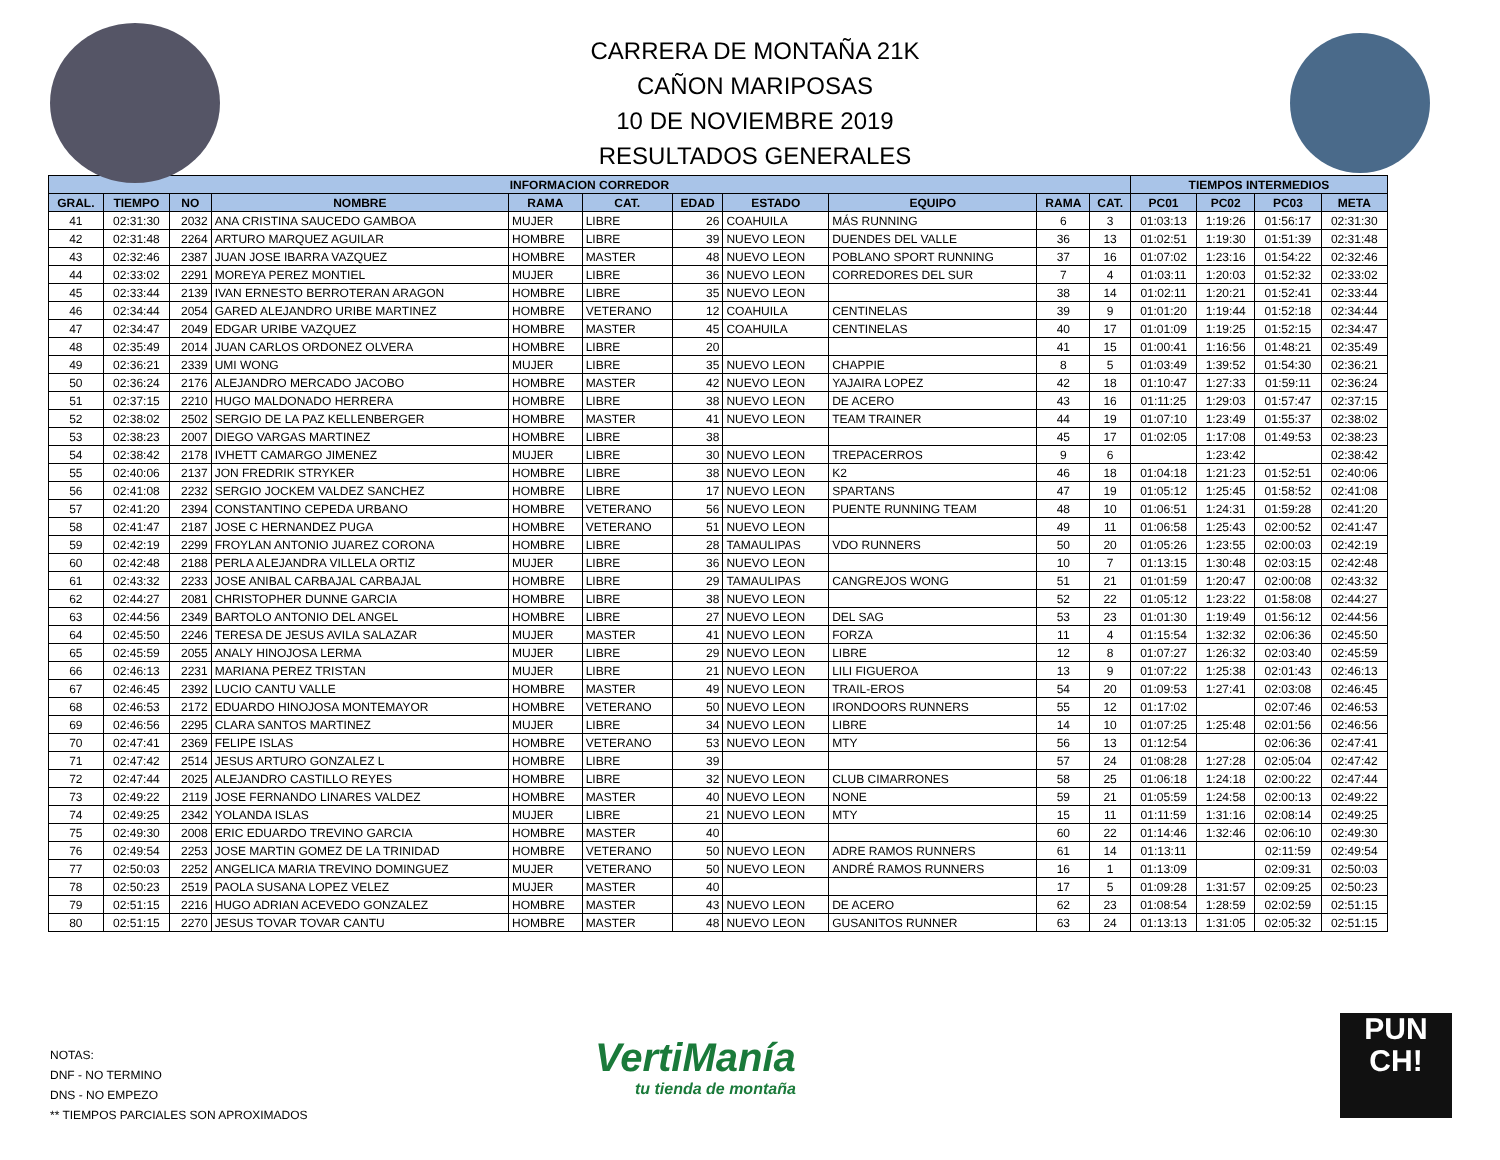CARRERA DE MONTAÑA 21K
CAÑON MARIPOSAS
10 DE NOVIEMBRE 2019
RESULTADOS GENERALES
| INFORMACION CORREDOR | | | | | | | | | | | TIEMPOS INTERMEDIOS | | | |
| --- | --- | --- | --- | --- | --- | --- | --- | --- | --- | --- | --- | --- | --- | --- |
| GRAL. | TIEMPO | NO | NOMBRE | RAMA | CAT. | EDAD | ESTADO | EQUIPO | RAMA | CAT. | PC01 | PC02 | PC03 | META |
| 41 | 02:31:30 | 2032 | ANA CRISTINA SAUCEDO GAMBOA | MUJER | LIBRE | 26 | COAHUILA | MÁS RUNNING | 6 | 3 | 01:03:13 | 1:19:26 | 01:56:17 | 02:31:30 |
| 42 | 02:31:48 | 2264 | ARTURO MARQUEZ AGUILAR | HOMBRE | LIBRE | 39 | NUEVO LEON | DUENDES DEL VALLE | 36 | 13 | 01:02:51 | 1:19:30 | 01:51:39 | 02:31:48 |
| 43 | 02:32:46 | 2387 | JUAN JOSE IBARRA VAZQUEZ | HOMBRE | MASTER | 48 | NUEVO LEON | POBLANO SPORT RUNNING | 37 | 16 | 01:07:02 | 1:23:16 | 01:54:22 | 02:32:46 |
| 44 | 02:33:02 | 2291 | MOREYA PEREZ MONTIEL | MUJER | LIBRE | 36 | NUEVO LEON | CORREDORES DEL SUR | 7 | 4 | 01:03:11 | 1:20:03 | 01:52:32 | 02:33:02 |
| 45 | 02:33:44 | 2139 | IVAN ERNESTO BERROTERAN ARAGON | HOMBRE | LIBRE | 35 | NUEVO LEON | | 38 | 14 | 01:02:11 | 1:20:21 | 01:52:41 | 02:33:44 |
| 46 | 02:34:44 | 2054 | GARED ALEJANDRO URIBE MARTINEZ | HOMBRE | VETERANO | 12 | COAHUILA | CENTINELAS | 39 | 9 | 01:01:20 | 1:19:44 | 01:52:18 | 02:34:44 |
| 47 | 02:34:47 | 2049 | EDGAR URIBE VAZQUEZ | HOMBRE | MASTER | 45 | COAHUILA | CENTINELAS | 40 | 17 | 01:01:09 | 1:19:25 | 01:52:15 | 02:34:47 |
| 48 | 02:35:49 | 2014 | JUAN CARLOS ORDONEZ OLVERA | HOMBRE | LIBRE | 20 | | | 41 | 15 | 01:00:41 | 1:16:56 | 01:48:21 | 02:35:49 |
| 49 | 02:36:21 | 2339 | UMI WONG | MUJER | LIBRE | 35 | NUEVO LEON | CHAPPIE | 8 | 5 | 01:03:49 | 1:39:52 | 01:54:30 | 02:36:21 |
| 50 | 02:36:24 | 2176 | ALEJANDRO MERCADO JACOBO | HOMBRE | MASTER | 42 | NUEVO LEON | YAJAIRA LOPEZ | 42 | 18 | 01:10:47 | 1:27:33 | 01:59:11 | 02:36:24 |
| 51 | 02:37:15 | 2210 | HUGO MALDONADO HERRERA | HOMBRE | LIBRE | 38 | NUEVO LEON | DE ACERO | 43 | 16 | 01:11:25 | 1:29:03 | 01:57:47 | 02:37:15 |
| 52 | 02:38:02 | 2502 | SERGIO DE LA PAZ KELLENBERGER | HOMBRE | MASTER | 41 | NUEVO LEON | TEAM TRAINER | 44 | 19 | 01:07:10 | 1:23:49 | 01:55:37 | 02:38:02 |
| 53 | 02:38:23 | 2007 | DIEGO VARGAS MARTINEZ | HOMBRE | LIBRE | 38 | | | 45 | 17 | 01:02:05 | 1:17:08 | 01:49:53 | 02:38:23 |
| 54 | 02:38:42 | 2178 | IVHETT CAMARGO JIMENEZ | MUJER | LIBRE | 30 | NUEVO LEON | TREPACERROS | 9 | 6 | | 1:23:42 | | 02:38:42 |
| 55 | 02:40:06 | 2137 | JON FREDRIK STRYKER | HOMBRE | LIBRE | 38 | NUEVO LEON | K2 | 46 | 18 | 01:04:18 | 1:21:23 | 01:52:51 | 02:40:06 |
| 56 | 02:41:08 | 2232 | SERGIO JOCKEM VALDEZ SANCHEZ | HOMBRE | LIBRE | 17 | NUEVO LEON | SPARTANS | 47 | 19 | 01:05:12 | 1:25:45 | 01:58:52 | 02:41:08 |
| 57 | 02:41:20 | 2394 | CONSTANTINO CEPEDA URBANO | HOMBRE | VETERANO | 56 | NUEVO LEON | PUENTE RUNNING TEAM | 48 | 10 | 01:06:51 | 1:24:31 | 01:59:28 | 02:41:20 |
| 58 | 02:41:47 | 2187 | JOSE C HERNANDEZ PUGA | HOMBRE | VETERANO | 51 | NUEVO LEON | | 49 | 11 | 01:06:58 | 1:25:43 | 02:00:52 | 02:41:47 |
| 59 | 02:42:19 | 2299 | FROYLAN ANTONIO JUAREZ CORONA | HOMBRE | LIBRE | 28 | TAMAULIPAS | VDO RUNNERS | 50 | 20 | 01:05:26 | 1:23:55 | 02:00:03 | 02:42:19 |
| 60 | 02:42:48 | 2188 | PERLA ALEJANDRA VILLELA ORTIZ | MUJER | LIBRE | 36 | NUEVO LEON | | 10 | 7 | 01:13:15 | 1:30:48 | 02:03:15 | 02:42:48 |
| 61 | 02:43:32 | 2233 | JOSE ANIBAL CARBAJAL CARBAJAL | HOMBRE | LIBRE | 29 | TAMAULIPAS | CANGREJOS WONG | 51 | 21 | 01:01:59 | 1:20:47 | 02:00:08 | 02:43:32 |
| 62 | 02:44:27 | 2081 | CHRISTOPHER DUNNE GARCIA | HOMBRE | LIBRE | 38 | NUEVO LEON | | 52 | 22 | 01:05:12 | 1:23:22 | 01:58:08 | 02:44:27 |
| 63 | 02:44:56 | 2349 | BARTOLO ANTONIO DEL ANGEL | HOMBRE | LIBRE | 27 | NUEVO LEON | DEL SAG | 53 | 23 | 01:01:30 | 1:19:49 | 01:56:12 | 02:44:56 |
| 64 | 02:45:50 | 2246 | TERESA DE JESUS AVILA SALAZAR | MUJER | MASTER | 41 | NUEVO LEON | FORZA | 11 | 4 | 01:15:54 | 1:32:32 | 02:06:36 | 02:45:50 |
| 65 | 02:45:59 | 2055 | ANALY HINOJOSA LERMA | MUJER | LIBRE | 29 | NUEVO LEON | LIBRE | 12 | 8 | 01:07:27 | 1:26:32 | 02:03:40 | 02:45:59 |
| 66 | 02:46:13 | 2231 | MARIANA PEREZ TRISTAN | MUJER | LIBRE | 21 | NUEVO LEON | LILI FIGUEROA | 13 | 9 | 01:07:22 | 1:25:38 | 02:01:43 | 02:46:13 |
| 67 | 02:46:45 | 2392 | LUCIO CANTU VALLE | HOMBRE | MASTER | 49 | NUEVO LEON | TRAIL-EROS | 54 | 20 | 01:09:53 | 1:27:41 | 02:03:08 | 02:46:45 |
| 68 | 02:46:53 | 2172 | EDUARDO HINOJOSA MONTEMAYOR | HOMBRE | VETERANO | 50 | NUEVO LEON | IRONDOORS RUNNERS | 55 | 12 | 01:17:02 | | 02:07:46 | 02:46:53 |
| 69 | 02:46:56 | 2295 | CLARA SANTOS MARTINEZ | MUJER | LIBRE | 34 | NUEVO LEON | LIBRE | 14 | 10 | 01:07:25 | 1:25:48 | 02:01:56 | 02:46:56 |
| 70 | 02:47:41 | 2369 | FELIPE ISLAS | HOMBRE | VETERANO | 53 | NUEVO LEON | MTY | 56 | 13 | 01:12:54 | | 02:06:36 | 02:47:41 |
| 71 | 02:47:42 | 2514 | JESUS ARTURO GONZALEZ L | HOMBRE | LIBRE | 39 | | | 57 | 24 | 01:08:28 | 1:27:28 | 02:05:04 | 02:47:42 |
| 72 | 02:47:44 | 2025 | ALEJANDRO CASTILLO REYES | HOMBRE | LIBRE | 32 | NUEVO LEON | CLUB CIMARRONES | 58 | 25 | 01:06:18 | 1:24:18 | 02:00:22 | 02:47:44 |
| 73 | 02:49:22 | 2119 | JOSE FERNANDO LINARES VALDEZ | HOMBRE | MASTER | 40 | NUEVO LEON | NONE | 59 | 21 | 01:05:59 | 1:24:58 | 02:00:13 | 02:49:22 |
| 74 | 02:49:25 | 2342 | YOLANDA ISLAS | MUJER | LIBRE | 21 | NUEVO LEON | MTY | 15 | 11 | 01:11:59 | 1:31:16 | 02:08:14 | 02:49:25 |
| 75 | 02:49:30 | 2008 | ERIC EDUARDO TREVINO GARCIA | HOMBRE | MASTER | 40 | | | 60 | 22 | 01:14:46 | 1:32:46 | 02:06:10 | 02:49:30 |
| 76 | 02:49:54 | 2253 | JOSE MARTIN GOMEZ DE LA TRINIDAD | HOMBRE | VETERANO | 50 | NUEVO LEON | ADRE RAMOS RUNNERS | 61 | 14 | 01:13:11 | | 02:11:59 | 02:49:54 |
| 77 | 02:50:03 | 2252 | ANGELICA MARIA TREVINO DOMINGUEZ | MUJER | VETERANO | 50 | NUEVO LEON | ANDRÉ RAMOS RUNNERS | 16 | 1 | 01:13:09 | | 02:09:31 | 02:50:03 |
| 78 | 02:50:23 | 2519 | PAOLA SUSANA LOPEZ VELEZ | MUJER | MASTER | 40 | | | 17 | 5 | 01:09:28 | 1:31:57 | 02:09:25 | 02:50:23 |
| 79 | 02:51:15 | 2216 | HUGO ADRIAN ACEVEDO GONZALEZ | HOMBRE | MASTER | 43 | NUEVO LEON | DE ACERO | 62 | 23 | 01:08:54 | 1:28:59 | 02:02:59 | 02:51:15 |
| 80 | 02:51:15 | 2270 | JESUS TOVAR TOVAR CANTU | HOMBRE | MASTER | 48 | NUEVO LEON | GUSANITOS RUNNER | 63 | 24 | 01:13:13 | 1:31:05 | 02:05:32 | 02:51:15 |
NOTAS:
DNF - NO TERMINO
DNS - NO EMPEZO
** TIEMPOS PARCIALES SON APROXIMADOS
VertiManía
tu tienda de montaña
PUN
CH!